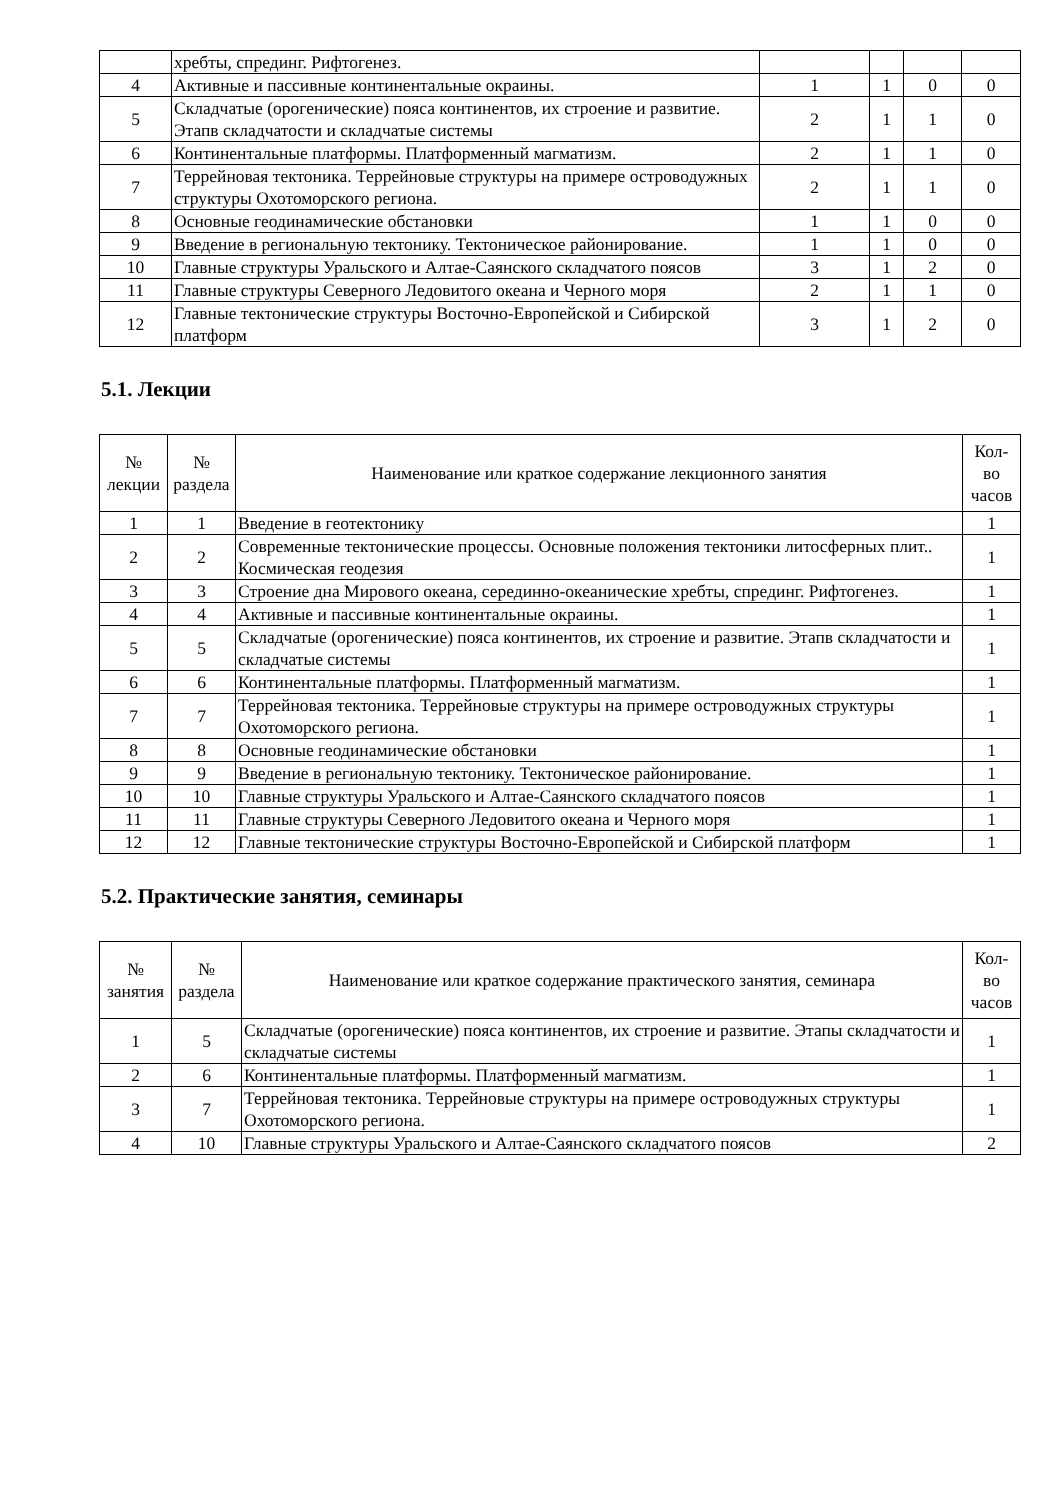| | хребты, спрединг. Рифтогенез. | | | | |
| 4 | Активные и пассивные континентальные окраины. | 1 | 1 | 0 | 0 |
| 5 | Складчатые (орогенические) пояса континентов, их строение и развитие. Этапв складчатости и складчатые системы | 2 | 1 | 1 | 0 |
| 6 | Континентальные платформы. Платформенный магматизм. | 2 | 1 | 1 | 0 |
| 7 | Террейновая тектоника. Террейновые структуры на примере островодужных структуры Охотоморского региона. | 2 | 1 | 1 | 0 |
| 8 | Основные геодинамические обстановки | 1 | 1 | 0 | 0 |
| 9 | Введение в региональную тектонику. Тектоническое районирование. | 1 | 1 | 0 | 0 |
| 10 | Главные структуры Уральского и Алтае-Саянского складчатого поясов | 3 | 1 | 2 | 0 |
| 11 | Главные структуры Северного Ледовитого океана и Черного моря | 2 | 1 | 1 | 0 |
| 12 | Главные тектонические структуры Восточно-Европейской и Сибирской платформ | 3 | 1 | 2 | 0 |
5.1. Лекции
| № лекции | № раздела | Наименование или краткое содержание лекционного занятия | Кол- во часов |
| --- | --- | --- | --- |
| 1 | 1 | Введение в геотектонику | 1 |
| 2 | 2 | Современные тектонические процессы. Основные положения тектоники литосферных плит.. Космическая геодезия | 1 |
| 3 | 3 | Строение дна Мирового океана, серединно-океанические хребты, спрединг. Рифтогенез. | 1 |
| 4 | 4 | Активные и пассивные континентальные окраины. | 1 |
| 5 | 5 | Складчатые (орогенические) пояса континентов, их строение и развитие. Этапв складчатости и складчатые системы | 1 |
| 6 | 6 | Континентальные платформы. Платформенный магматизм. | 1 |
| 7 | 7 | Террейновая тектоника. Террейновые структуры на примере островодужных структуры Охотоморского региона. | 1 |
| 8 | 8 | Основные геодинамические обстановки | 1 |
| 9 | 9 | Введение в региональную тектонику. Тектоническое районирование. | 1 |
| 10 | 10 | Главные структуры Уральского и Алтае-Саянского складчатого поясов | 1 |
| 11 | 11 | Главные структуры Северного Ледовитого океана и Черного моря | 1 |
| 12 | 12 | Главные тектонические структуры Восточно-Европейской и Сибирской платформ | 1 |
5.2. Практические занятия, семинары
| № занятия | № раздела | Наименование или краткое содержание практического занятия, семинара | Кол- во часов |
| --- | --- | --- | --- |
| 1 | 5 | Складчатые (орогенические) пояса континентов, их строение и развитие. Этапы складчатости и складчатые системы | 1 |
| 2 | 6 | Континентальные платформы. Платформенный магматизм. | 1 |
| 3 | 7 | Террейновая тектоника. Террейновые структуры на примере островодужных структуры Охотоморского региона. | 1 |
| 4 | 10 | Главные структуры Уральского и Алтае-Саянского складчатого поясов | 2 |